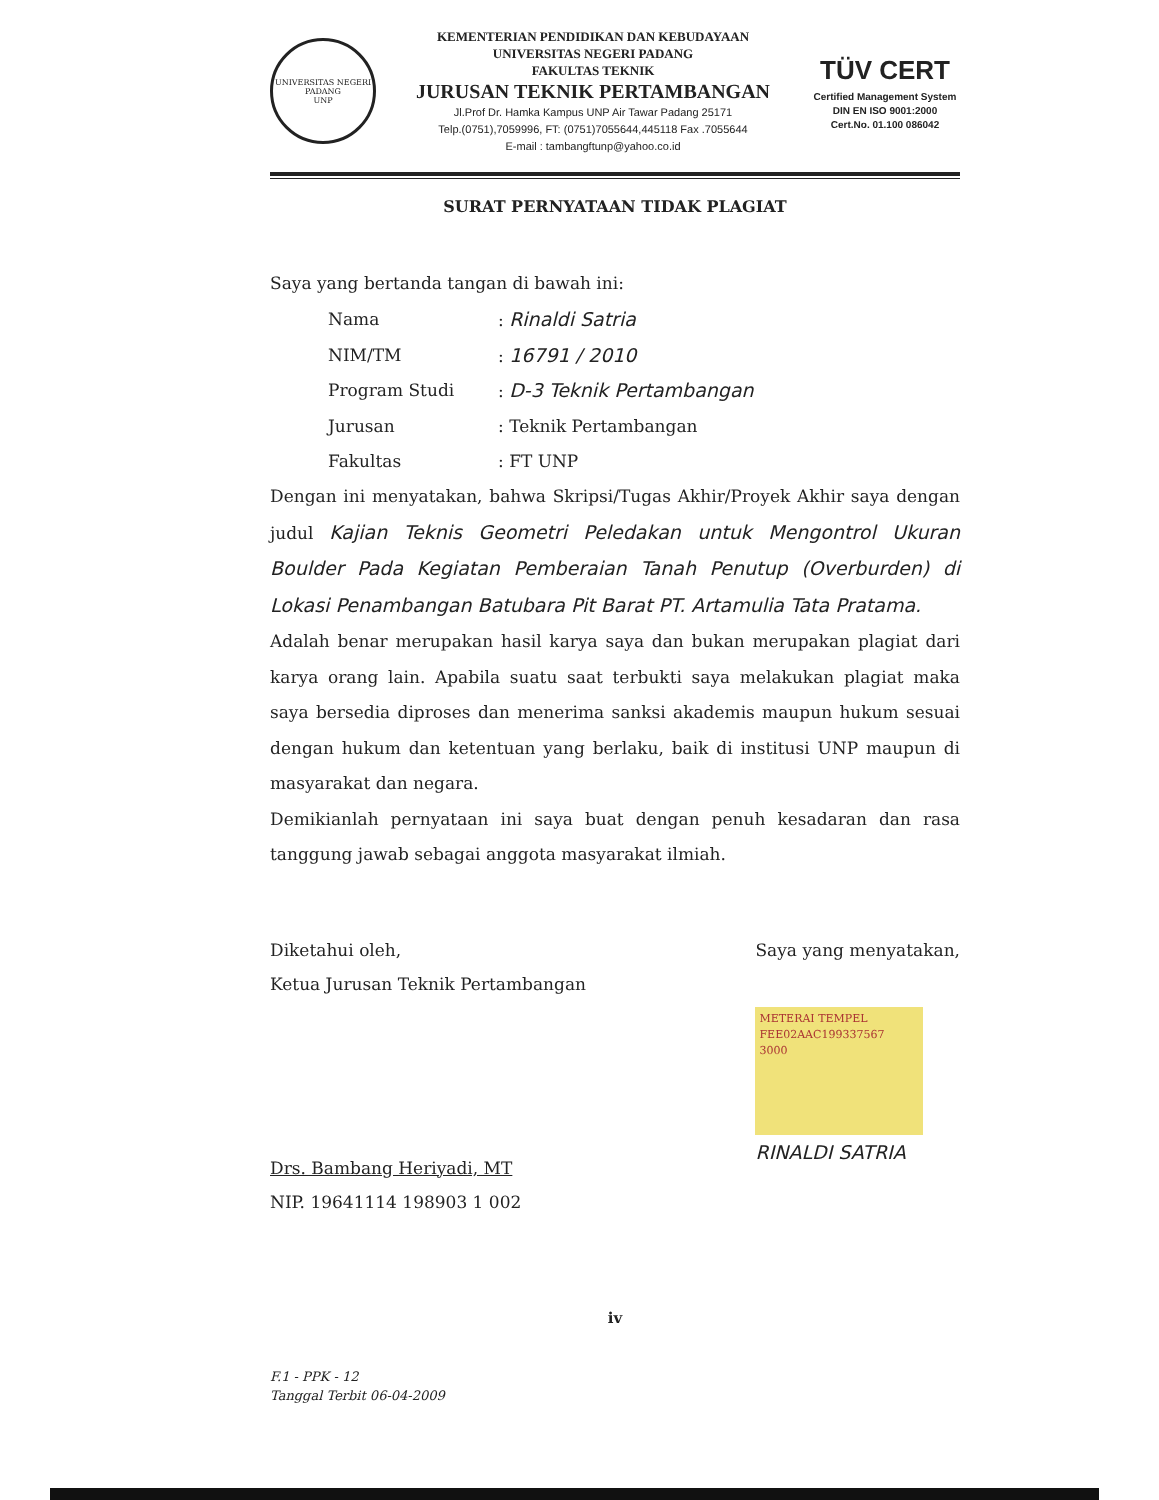UNIVERSITAS NEGERI PADANG
UNP
KEMENTERIAN PENDIDIKAN DAN KEBUDAYAAN
UNIVERSITAS NEGERI PADANG
FAKULTAS TEKNIK
JURUSAN TEKNIK PERTAMBANGAN
Jl.Prof Dr. Hamka Kampus UNP Air Tawar Padang 25171
Telp.(0751),7059996, FT: (0751)7055644,445118 Fax .7055644
E-mail : tambangftunp@yahoo.co.id
TÜV CERT
Certified Management System
DIN EN ISO 9001:2000
Cert.No. 01.100 086042
SURAT PERNYATAAN TIDAK PLAGIAT
Saya yang bertanda tangan di bawah ini:
| Nama | : Rinaldi Satria |
| NIM/TM | : 16791 / 2010 |
| Program Studi | : D-3 Teknik Pertambangan |
| Jurusan | : Teknik Pertambangan |
| Fakultas | : FT UNP |
Dengan ini menyatakan, bahwa Skripsi/Tugas Akhir/Proyek Akhir saya dengan judul Kajian Teknis Geometri Peledakan untuk Mengontrol Ukuran Boulder Pada Kegiatan Pemberaian Tanah Penutup (Overburden) di Lokasi Penambangan Batubara Pit Barat PT. Artamulia Tata Pratama.
Adalah benar merupakan hasil karya saya dan bukan merupakan plagiat dari karya orang lain. Apabila suatu saat terbukti saya melakukan plagiat maka saya bersedia diproses dan menerima sanksi akademis maupun hukum sesuai dengan hukum dan ketentuan yang berlaku, baik di institusi UNP maupun di masyarakat dan negara.
Demikianlah pernyataan ini saya buat dengan penuh kesadaran dan rasa tanggung jawab sebagai anggota masyarakat ilmiah.
Diketahui oleh,
Ketua Jurusan Teknik Pertambangan
Drs. Bambang Heriyadi, MT
NIP. 19641114 198903 1 002
Saya yang menyatakan,
METERAI TEMPEL
FEE02AAC199337567
3000
RINALDI SATRIA
iv
F.1 - PPK - 12
Tanggal Terbit 06-04-2009